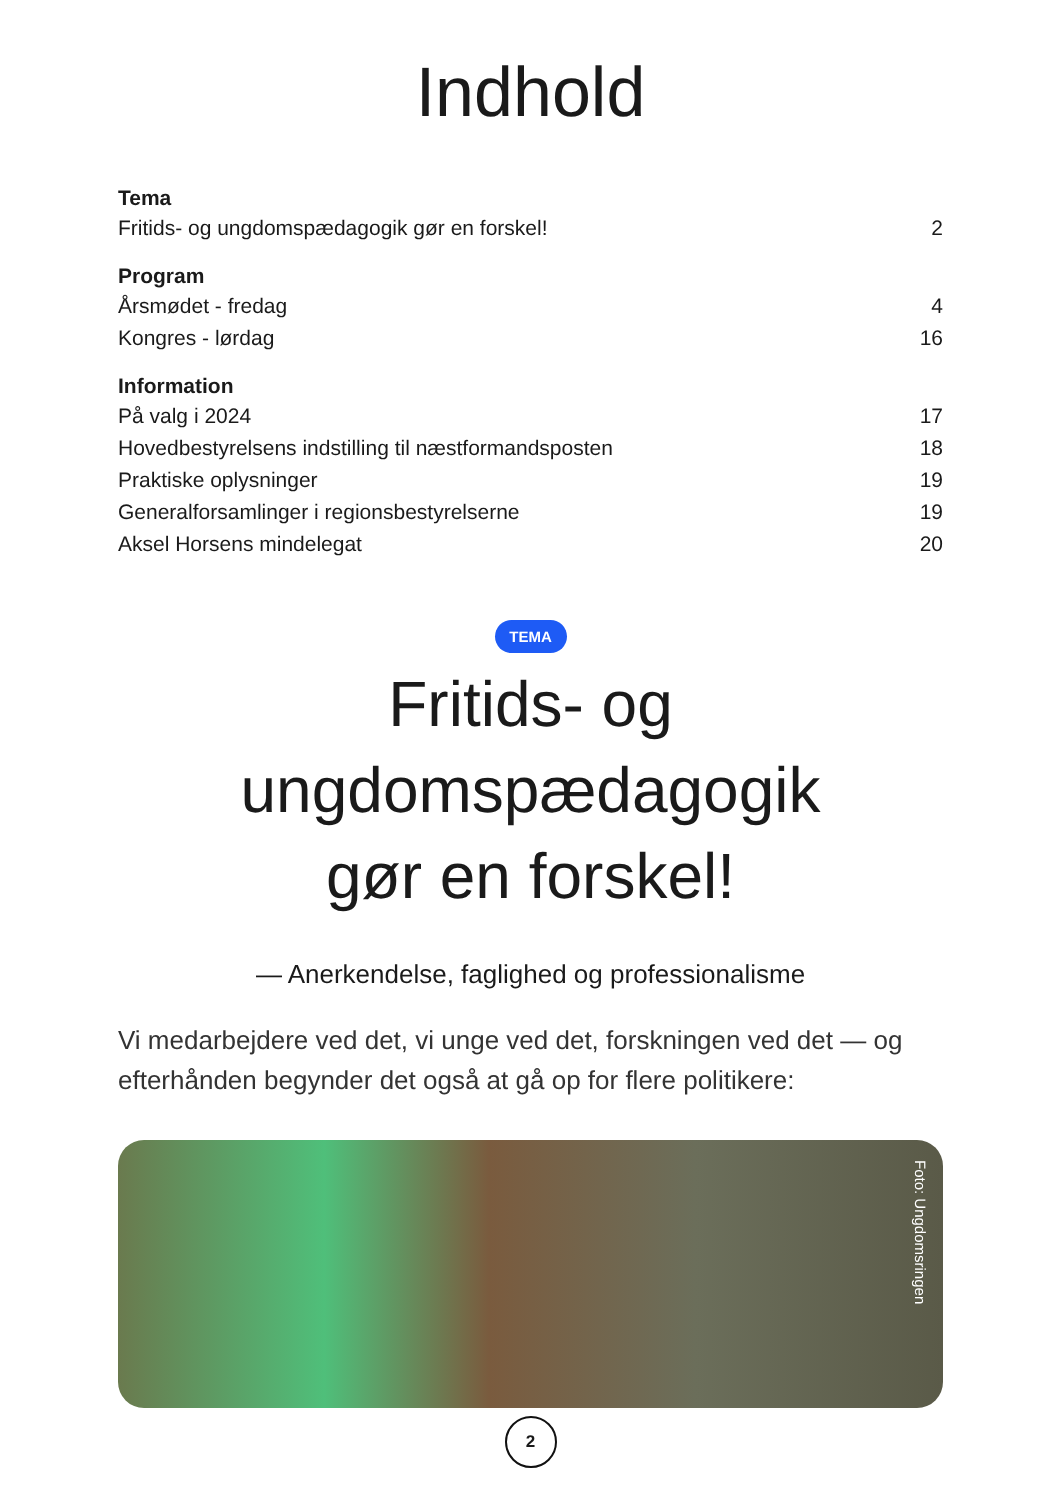Indhold
Tema
Fritids- og ungdomspædagogik gør en forskel! 2
Program
Årsmødet - fredag 4
Kongres - lørdag 16
Information
På valg i 2024 17
Hovedbestyrelsens indstilling til næstformandsposten 18
Praktiske oplysninger 19
Generalforsamlinger i regionsbestyrelserne 19
Aksel Horsens mindelegat 20
TEMA
Fritids- og
ungdomspædagogik
gør en forskel!
— Anerkendelse, faglighed og professionalisme
Vi medarbejdere ved det, vi unge ved det, forskningen ved det — og efterhånden begynder det også at gå op for flere politikere:
Foto: Ungdomsringen
2